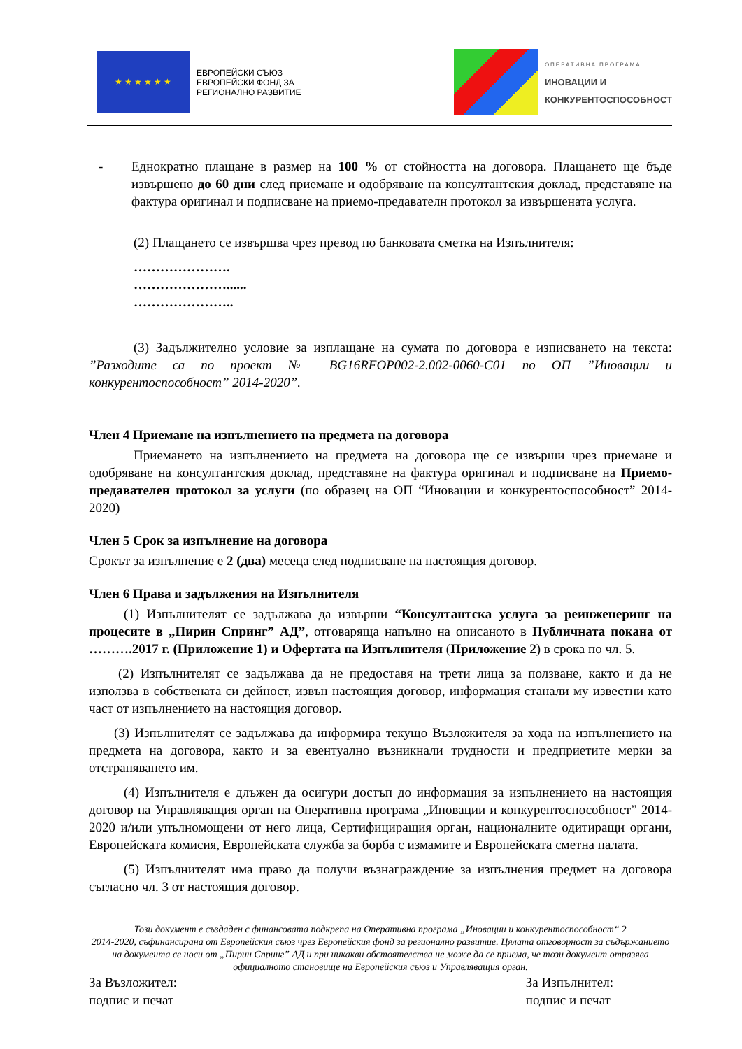★ ★ ★ ★ ★ ★
ЕВРОПЕЙСКИ СЪЮЗ
ЕВРОПЕЙСКИ ФОНД ЗА
РЕГИОНАЛНО РАЗВИТИЕ
ОПЕРАТИВНА ПРОГРАМА
ИНОВАЦИИ И
КОНКУРЕНТОСПОСОБНОСТ
- Еднократно плащане в размер на 100 % от стойността на договора. Плащането ще бъде извършено до 60 дни след приемане и одобряване на консултантския доклад, представяне на фактура оригинал и подписване на приемо-предавателн протокол за извършената услуга.
(2) Плащането се извършва чрез превод по банковата сметка на Изпълнителя:
………………….
…………………......
…………………..
(3) Задължително условие за изплащане на сумата по договора е изписването на текста: ”Разходите са по проект № BG16RFOP002-2.002-0060-C01 по ОП ”Иновации и конкурентоспособност” 2014-2020”.
Член 4 Приемане на изпълнението на предмета на договора
Приемането на изпълнението на предмета на договора ще се извърши чрез приемане и одобряване на консултантския доклад, представяне на фактура оригинал и подписване на Приемо-предавателен протокол за услуги (по образец на ОП “Иновации и конкурентоспособност” 2014-2020)
Член 5 Срок за изпълнение на договора
Срокът за изпълнение е 2 (два) месеца след подписване на настоящия договор.
Член 6 Права и задължения на Изпълнителя
(1) Изпълнителят се задължава да извърши “Консултантска услуга за реинженеринг на процесите в „Пирин Спринг” АД”, отговаряща напълно на описаното в Публичната покана от ……….2017 г. (Приложение 1) и Офертата на Изпълнителя (Приложение 2) в срока по чл. 5.
(2) Изпълнителят се задължава да не предоставя на трети лица за ползване, както и да не използва в собствената си дейност, извън настоящия договор, информация станали му известни като част от изпълнението на настоящия договор.
(3) Изпълнителят се задължава да информира текущо Възложителя за хода на изпълнението на предмета на договора, както и за евентуално възникнали трудности и предприетите мерки за отстраняването им.
(4) Изпълнителя е длъжен да осигури достъп до информация за изпълнението на настоящия договор на Управляващия орган на Оперативна програма „Иновации и конкурентоспособност” 2014-2020 и/или упълномощени от него лица, Сертифициращия орган, националните одитиращи органи, Европейската комисия, Европейската служба за борба с измамите и Европейската сметна палата.
(5) Изпълнителят има право да получи възнаграждение за изпълнения предмет на договора съгласно чл. 3 от настоящия договор.
Този документ е създаден с финансовата подкрепа на Оперативна програма „Иновации и конкурентоспособност“ 2
2014-2020, съфинансирана от Европейския съюз чрез Европейския фонд за регионално развитие. Цялата отговорност за съдържанието на документа се носи от „Пирин Спринг” АД и при никакви обстоятелства не може да се приема, че този документ отразява официалното становище на Европейския съюз и Управляващия орган.
За Възложител:
подпис и печат
За Изпълнител:
подпис и печат